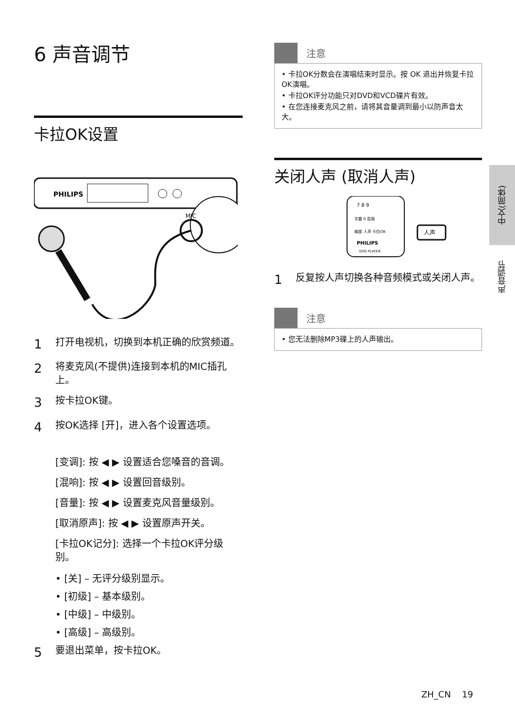6 声音调节
卡拉OK设置
PHILIPS
MIC
1 打开电视机，切换到本机正确的欣赏频道。
2 将麦克风(不提供)连接到本机的MIC插孔上。
3 按卡拉OK键。
4 按OK选择 [开]，进入各个设置选项。
[变调]: 按 ◀ ▶ 设置适合您嗓音的音调。
[混响]: 按 ◀ ▶ 设置回音级别。
[音量]: 按 ◀ ▶ 设置麦克风音量级别。
[取消原声]: 按 ◀ ▶ 设置原声开关。
[卡拉OK记分]: 选择一个卡拉OK评分级别。
• [关] – 无评分级别显示。
• [初级] – 基本级别。
• [中级] – 中级别。
• [高级] – 高级别。
5 要退出菜单，按卡拉OK。
注意
• 卡拉OK分数会在演唱结束时显示。按 OK 退出并恢复卡拉OK演唱。
• 卡拉OK评分功能只对DVD和VCD碟片有效。
• 在您连接麦克风之前，请将其音量调到最小以防声音太大。
关闭人声 (取消人声)
7 8 9
字幕 0 音频
缩放 人声 卡拉OK
PHILIPS
DVD PLAYER
人声
1 反复按人声切换各种音频模式或关闭人声。
注意
• 您无法删除MP3碟上的人声输出。
中文(简体)
声音调节
ZH_CN 19